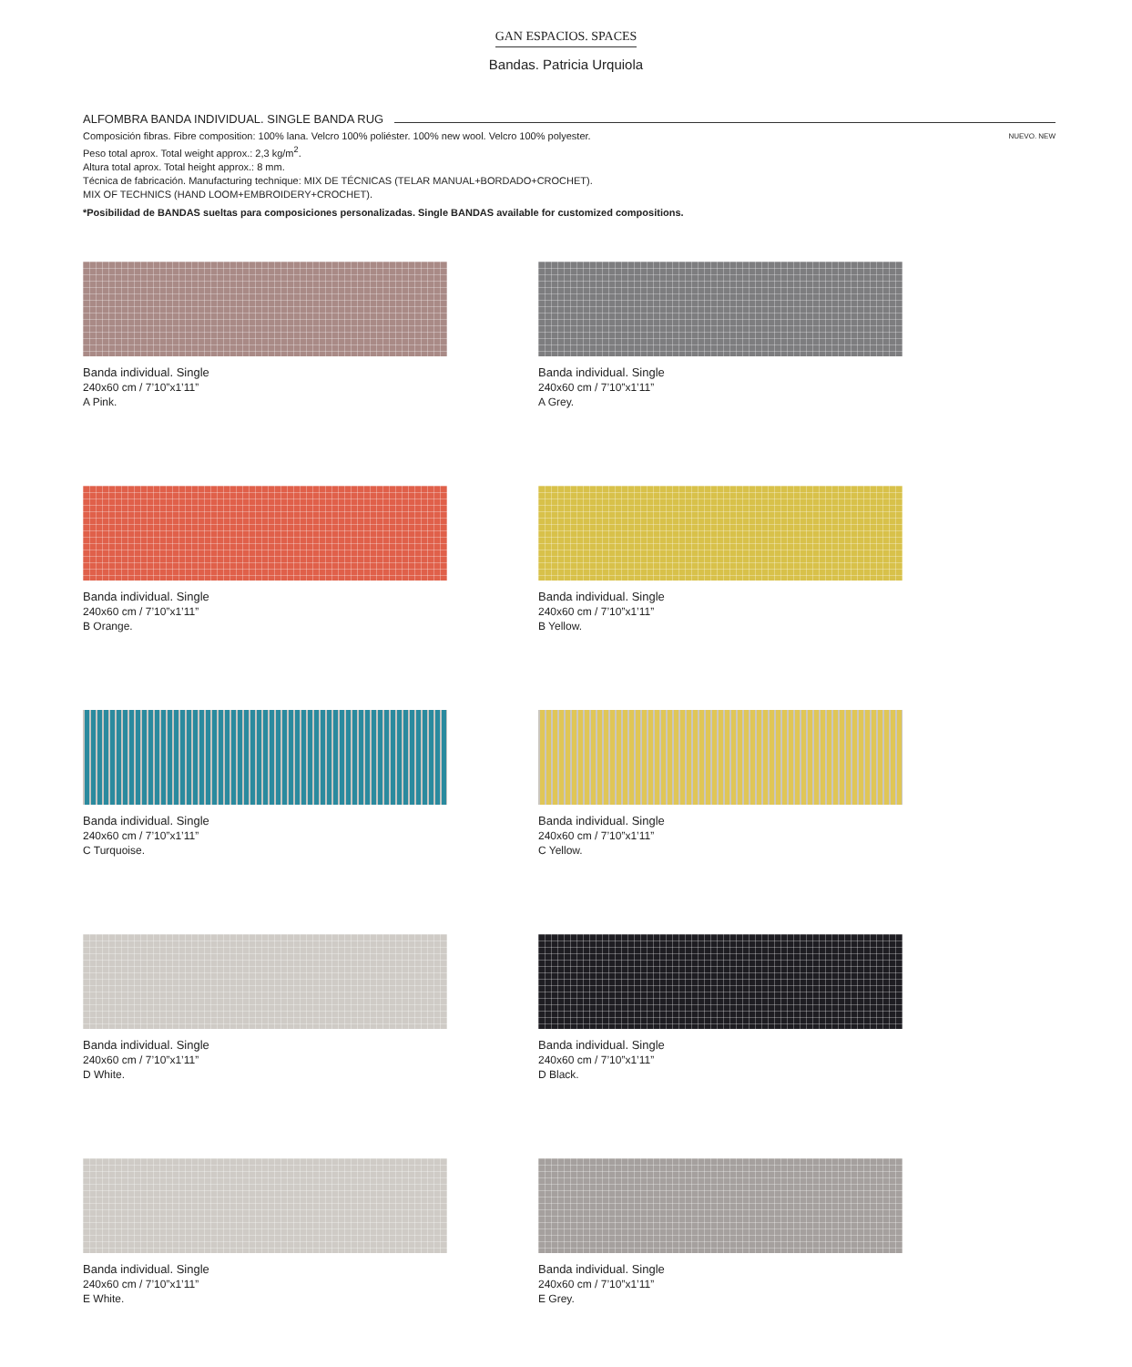GAN ESPACIOS. SPACES
Bandas. Patricia Urquiola
ALFOMBRA BANDA INDIVIDUAL. SINGLE BANDA RUG
NUEVO. NEW Composición fibras. Fibre composition: 100% lana. Velcro 100% poliéster. 100% new wool. Velcro 100% polyester.
Peso total aprox. Total weight approx.: 2,3 kg/m<sup>2</sup>.
Altura total aprox. Total height approx.: 8 mm.
Técnica de fabricación. Manufacturing technique: MIX DE TÉCNICAS (TELAR MANUAL+BORDADO+CROCHET).
MIX OF TECHNICS (HAND LOOM+EMBROIDERY+CROCHET).
*Posibilidad de BANDAS sueltas para composiciones personalizadas. Single BANDAS available for customized compositions.
Banda individual. Single
240x60 cm / 7’10”x1’11”
A Pink.
Banda individual. Single
240x60 cm / 7’10”x1’11”
A Grey.
Banda individual. Single
240x60 cm / 7’10”x1’11”
B Orange.
Banda individual. Single
240x60 cm / 7’10”x1’11”
B Yellow.
Banda individual. Single
240x60 cm / 7’10”x1’11”
C Turquoise.
Banda individual. Single
240x60 cm / 7’10”x1’11”
C Yellow.
Banda individual. Single
240x60 cm / 7’10”x1’11”
D White.
Banda individual. Single
240x60 cm / 7’10”x1’11”
D Black.
Banda individual. Single
240x60 cm / 7’10”x1’11”
E White.
Banda individual. Single
240x60 cm / 7’10”x1’11”
E Grey.